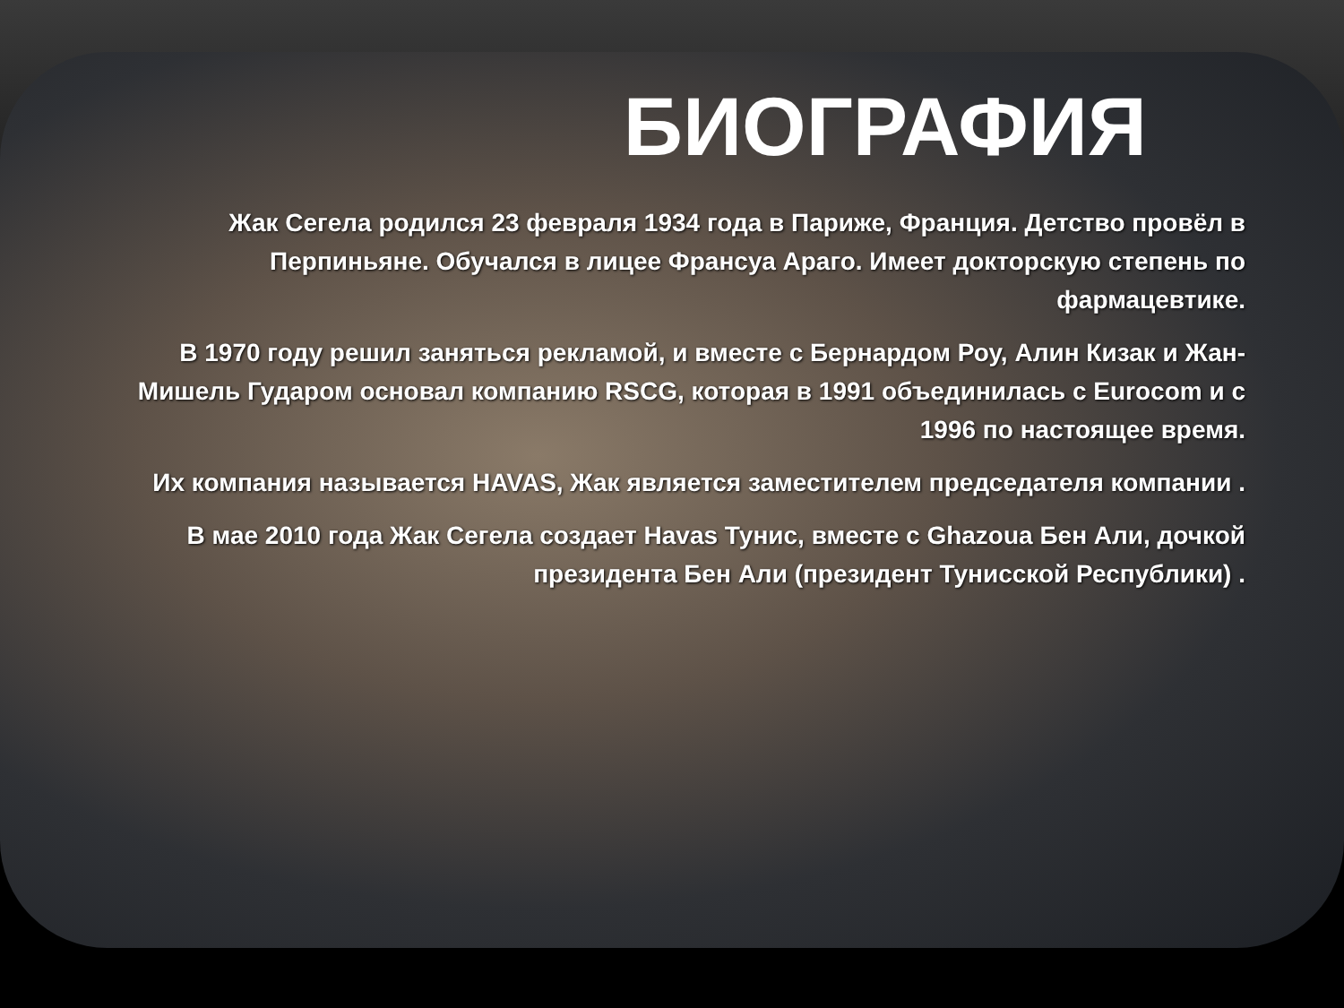БИОГРАФИЯ
Жак Сегела родился 23 февраля 1934 года в Париже, Франция. Детство провёл в Перпиньяне. Обучался в лицее Франсуа Араго. Имеет докторскую степень по фармацевтике.
В 1970 году решил заняться рекламой, и вместе с Бернардом Роу, Алин Кизак и Жан-Мишель Гударом основал компанию RSCG, которая в 1991 объединилась с Eurocom и с 1996 по настоящее время.
Их компания называется HAVAS, Жак является заместителем председателя компании .
В мае 2010 года Жак Сегела создает Havas Тунис, вместе с Ghazoua Бен Али, дочкой президента Бен Али (президент Тунисской Республики) .